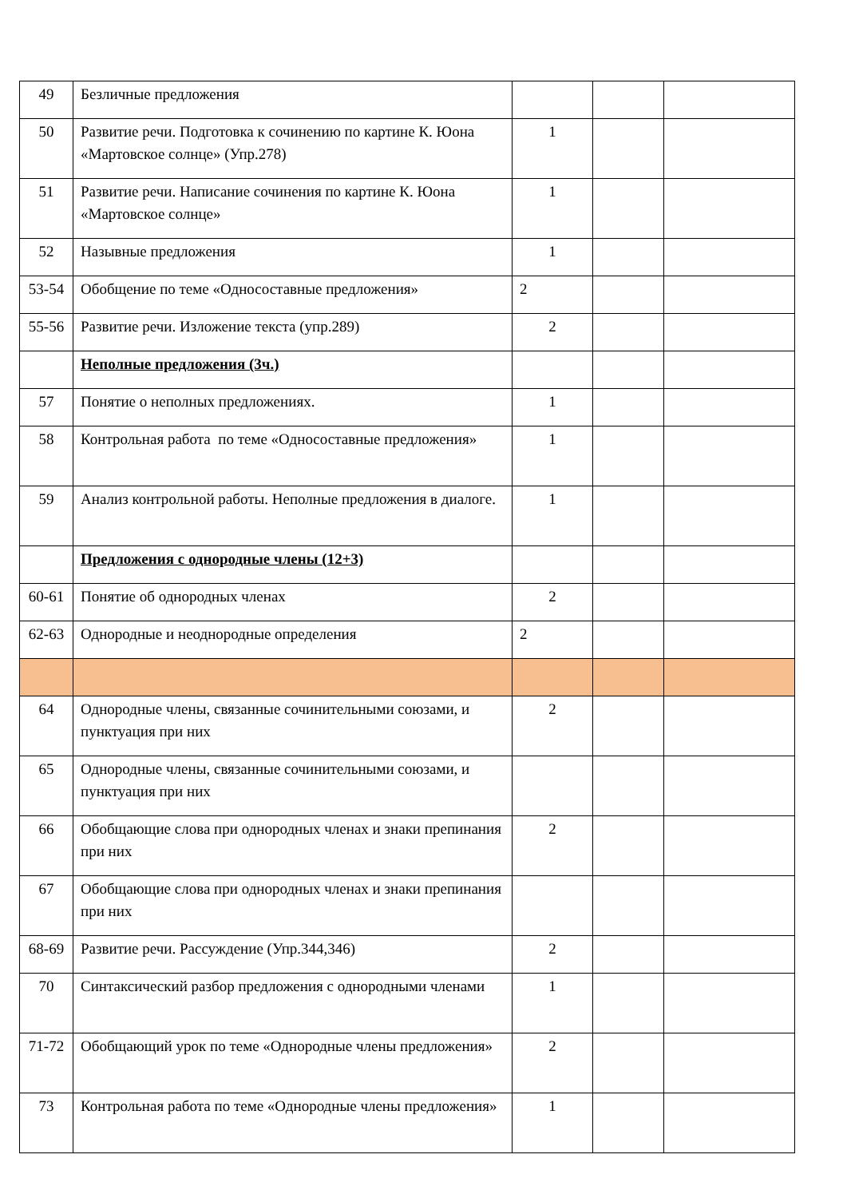| 49 | Безличные предложения | | | |
| 50 | Развитие речи. Подготовка к сочинению по картине К. Юона «Мартовское солнце» (Упр.278) | 1 | | |
| 51 | Развитие речи. Написание сочинения по картине К. Юона «Мартовское солнце» | 1 | | |
| 52 | Назывные предложения | 1 | | |
| 53-54 | Обобщение по теме «Односоставные предложения» | 2 | | |
| 55-56 | Развитие речи. Изложение текста (упр.289) | 2 | | |
| | Неполные предложения (3ч.) | | | |
| 57 | Понятие о неполных предложениях. | 1 | | |
| 58 | Контрольная работа по теме «Односоставные предложения» | 1 | | |
| 59 | Анализ контрольной работы. Неполные предложения в диалоге. | 1 | | |
| | Предложения с однородные члены (12+3) | | | |
| 60-61 | Понятие об однородных членах | 2 | | |
| 62-63 | Однородные и неоднородные определения | 2 | | |
| 64 | Однородные члены, связанные сочинительными союзами, и пунктуация при них | 2 | | |
| 65 | Однородные члены, связанные сочинительными союзами, и пунктуация при них | | | |
| 66 | Обобщающие слова при однородных членах и знаки препинания при них | 2 | | |
| 67 | Обобщающие слова при однородных членах и знаки препинания при них | | | |
| 68-69 | Развитие речи. Рассуждение (Упр.344,346) | 2 | | |
| 70 | Синтаксический разбор предложения с однородными членами | 1 | | |
| 71-72 | Обобщающий урок по теме «Однородные члены предложения» | 2 | | |
| 73 | Контрольная работа по теме «Однородные члены предложения» | 1 | | |